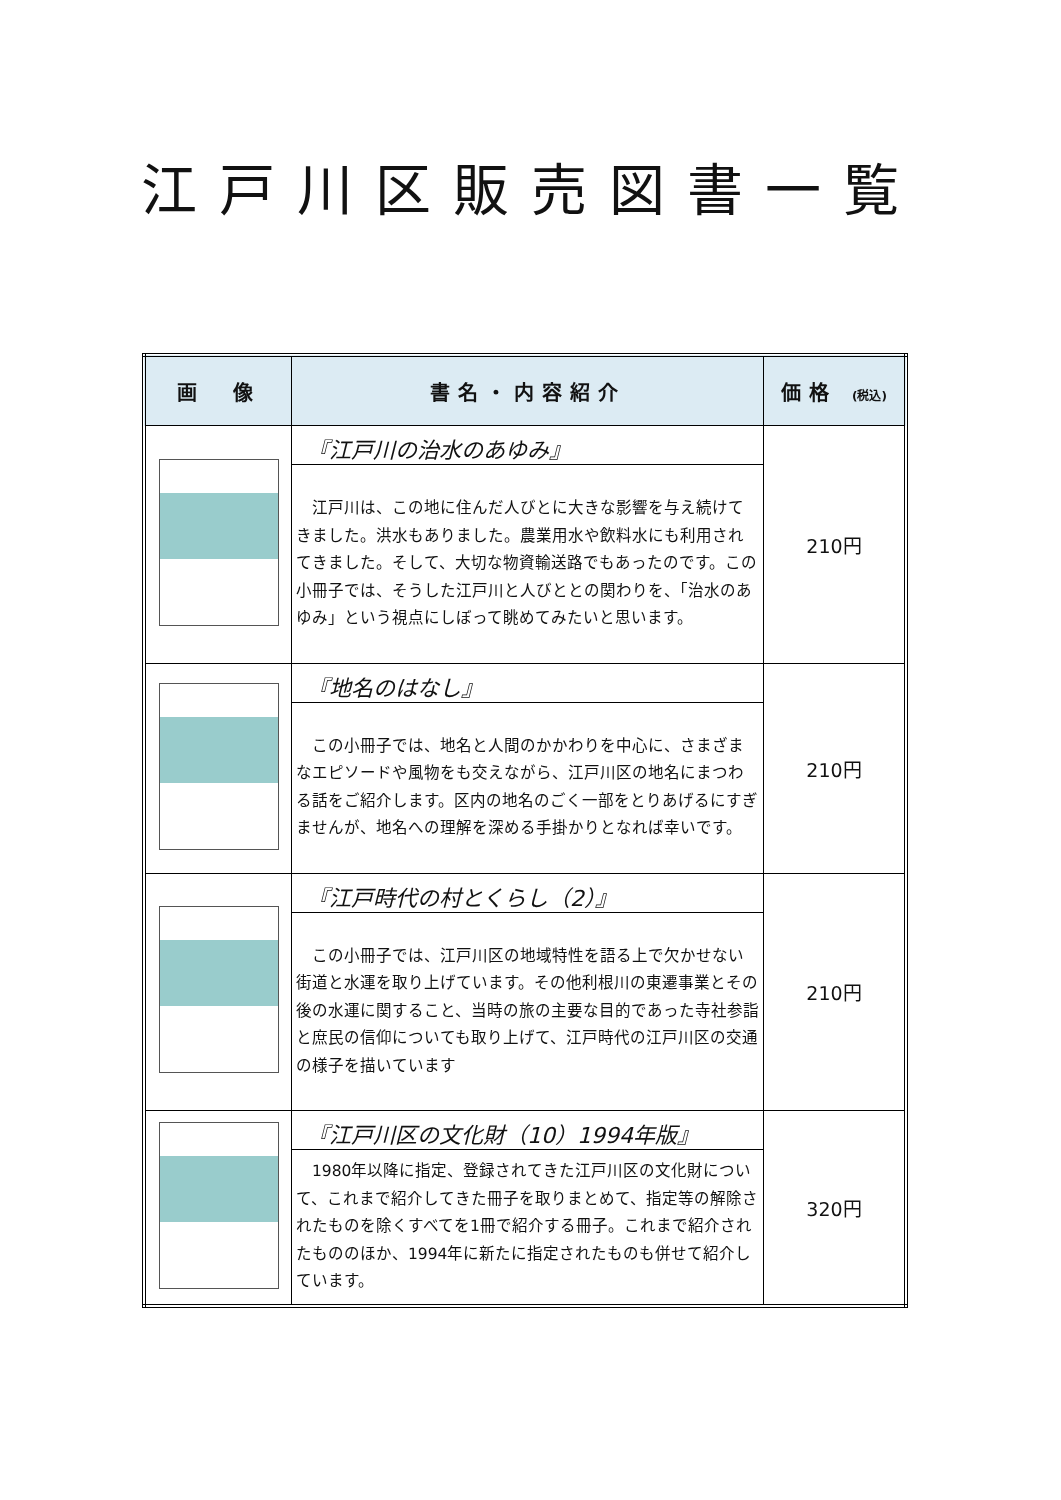江戸川区販売図書一覧
| 画 像 | 書名・内容紹介 | 価格 (税込) |
| --- | --- | --- |
| | 『江戸川の治水のあゆみ』 江戸川は、この地に住んだ人びとに大きな影響を与え続けてきました。洪水もありました。農業用水や飲料水にも利用されてきました。そして、大切な物資輸送路でもあったのです。この小冊子では、そうした江戸川と人びととの関わりを、「治水のあゆみ」という視点にしぼって眺めてみたいと思います。 | 210円 |
| | 『地名のはなし』 この小冊子では、地名と人間のかかわりを中心に、さまざまなエピソードや風物をも交えながら、江戸川区の地名にまつわる話をご紹介します。区内の地名のごく一部をとりあげるにすぎませんが、地名への理解を深める手掛かりとなれば幸いです。 | 210円 |
| | 『江戸時代の村とくらし（2）』 この小冊子では、江戸川区の地域特性を語る上で欠かせない街道と水運を取り上げています。その他利根川の東遷事業とその後の水運に関すること、当時の旅の主要な目的であった寺社参詣と庶民の信仰についても取り上げて、江戸時代の江戸川区の交通の様子を描いています | 210円 |
| | 『江戸川区の文化財（10）1994年版』 1980年以降に指定、登録されてきた江戸川区の文化財について、これまで紹介してきた冊子を取りまとめて、指定等の解除されたものを除くすべてを1冊で紹介する冊子。これまで紹介されたもののほか、1994年に新たに指定されたものも併せて紹介しています。 | 320円 |